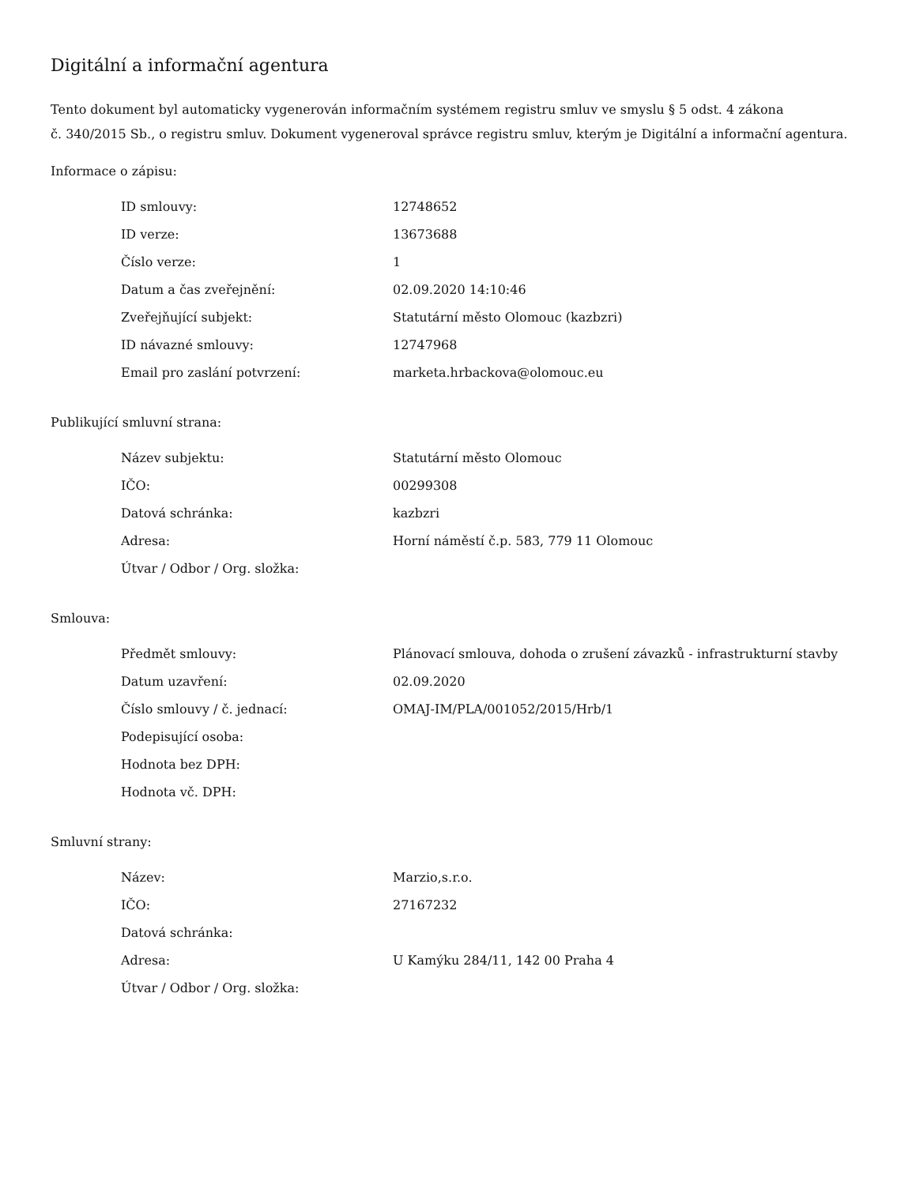Digitální a informační agentura
Tento dokument byl automaticky vygenerován informačním systémem registru smluv ve smyslu § 5 odst. 4 zákona
č. 340/2015 Sb., o registru smluv. Dokument vygeneroval správce registru smluv, kterým je Digitální a informační agentura.
Informace o zápisu:
| ID smlouvy: | 12748652 |
| ID verze: | 13673688 |
| Číslo verze: | 1 |
| Datum a čas zveřejnění: | 02.09.2020 14:10:46 |
| Zveřejňující subjekt: | Statutární město Olomouc (kazbzri) |
| ID návazné smlouvy: | 12747968 |
| Email pro zaslání potvrzení: | marketa.hrbackova@olomouc.eu |
Publikující smluvní strana:
| Název subjektu: | Statutární město Olomouc |
| IČO: | 00299308 |
| Datová schránka: | kazbzri |
| Adresa: | Horní náměstí č.p. 583, 779 11 Olomouc |
| Útvar / Odbor / Org. složka: | |
Smlouva:
| Předmět smlouvy: | Plánovací smlouva, dohoda o zrušení závazků - infrastrukturní stavby |
| Datum uzavření: | 02.09.2020 |
| Číslo smlouvy / č. jednací: | OMAJ-IM/PLA/001052/2015/Hrb/1 |
| Podepisující osoba: | |
| Hodnota bez DPH: | |
| Hodnota vč. DPH: | |
Smluvní strany:
| Název: | Marzio,s.r.o. |
| IČO: | 27167232 |
| Datová schránka: | |
| Adresa: | U Kamýku 284/11, 142 00 Praha 4 |
| Útvar / Odbor / Org. složka: | |